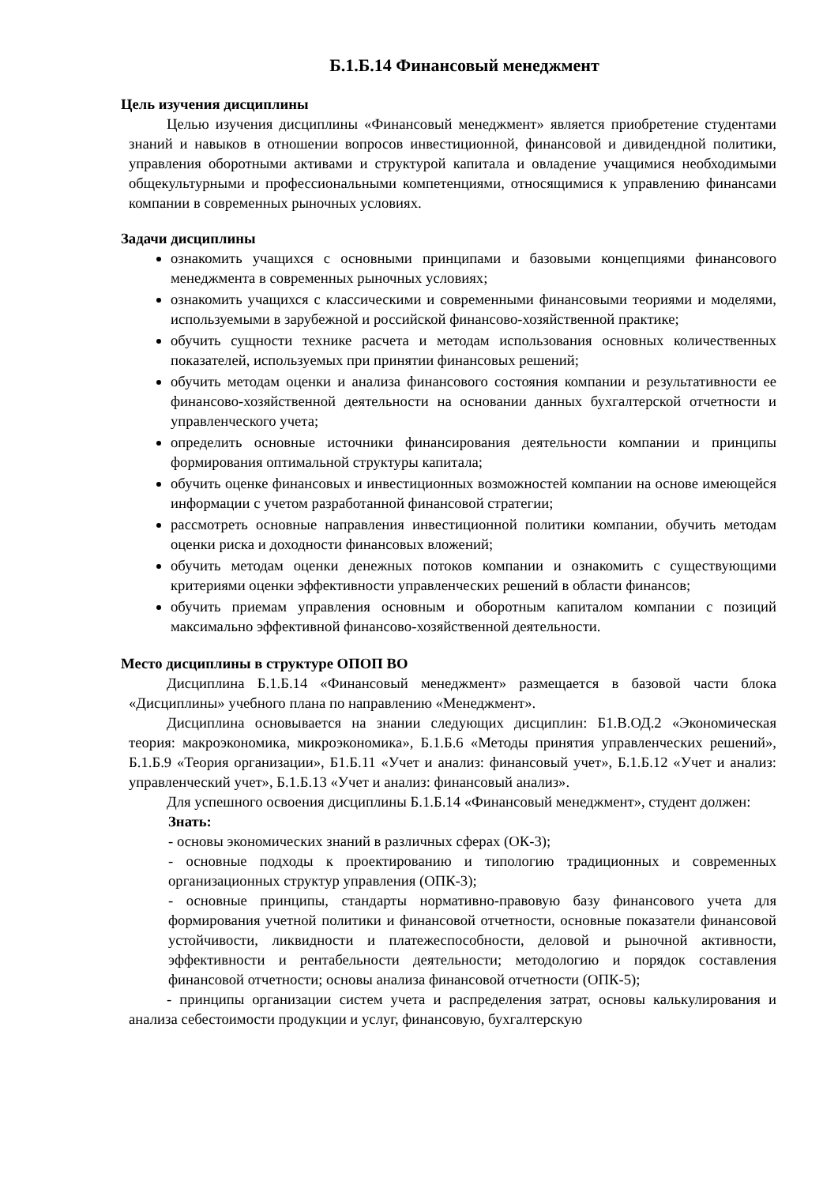Б.1.Б.14 Финансовый менеджмент
Цель изучения дисциплины
Целью изучения дисциплины «Финансовый менеджмент» является приобретение студентами знаний и навыков в отношении вопросов инвестиционной, финансовой и дивидендной политики, управления оборотными активами и структурой капитала и овладение учащимися необходимыми общекультурными и профессиональными компетенциями, относящимися к управлению финансами компании в современных рыночных условиях.
Задачи дисциплины
ознакомить учащихся с основными принципами и базовыми концепциями финансового менеджмента в современных рыночных условиях;
ознакомить учащихся с классическими и современными финансовыми теориями и моделями, используемыми в зарубежной и российской финансово-хозяйственной практике;
обучить сущности технике расчета и методам использования основных количественных показателей, используемых при принятии финансовых решений;
обучить методам оценки и анализа финансового состояния компании и результативности ее финансово-хозяйственной деятельности на основании данных бухгалтерской отчетности и управленческого учета;
определить основные источники финансирования деятельности компании и принципы формирования оптимальной структуры капитала;
обучить оценке финансовых и инвестиционных возможностей компании на основе имеющейся информации с учетом разработанной финансовой стратегии;
рассмотреть основные направления инвестиционной политики компании, обучить методам оценки риска и доходности финансовых вложений;
обучить методам оценки денежных потоков компании и ознакомить с существующими критериями оценки эффективности управленческих решений в области финансов;
обучить приемам управления основным и оборотным капиталом компании с позиций максимально эффективной финансово-хозяйственной деятельности.
Место дисциплины в структуре ОПОП ВО
Дисциплина Б.1.Б.14 «Финансовый менеджмент» размещается в базовой части блока «Дисциплины» учебного плана по направлению «Менеджмент».
Дисциплина основывается на знании следующих дисциплин: Б1.В.ОД.2 «Экономическая теория: макроэкономика, микроэкономика», Б.1.Б.6 «Методы принятия управленческих решений», Б.1.Б.9 «Теория организации», Б1.Б.11 «Учет и анализ: финансовый учет», Б.1.Б.12 «Учет и анализ: управленческий учет», Б.1.Б.13 «Учет и анализ: финансовый анализ».
Для успешного освоения дисциплины Б.1.Б.14 «Финансовый менеджмент», студент должен:
Знать:
- основы экономических знаний в различных сферах (ОК-3);
- основные подходы к проектированию и типологию традиционных и современных организационных структур управления (ОПК-3);
- основные принципы, стандарты нормативно-правовую базу финансового учета для формирования учетной политики и финансовой отчетности, основные показатели финансовой устойчивости, ликвидности и платежеспособности, деловой и рыночной активности, эффективности и рентабельности деятельности; методологию и порядок составления финансовой отчетности; основы анализа финансовой отчетности (ОПК-5);
- принципы организации систем учета и распределения затрат, основы калькулирования и анализа себестоимости продукции и услуг, финансовую, бухгалтерскую